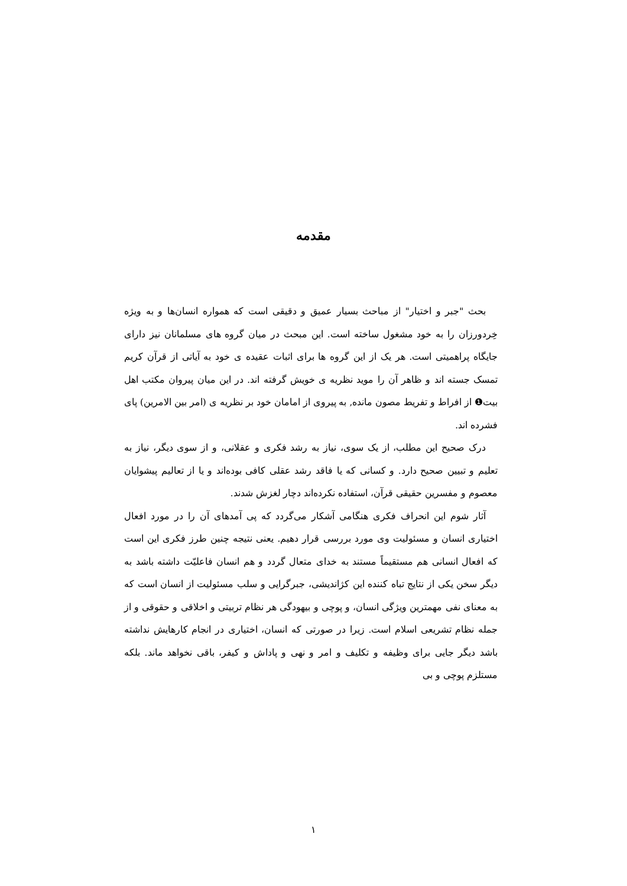مقدمه
بحث "جبر و اختیار" از مباحث بسیار عمیق و دقیقی است که همواره انسان‌ها و به ویژه خِردورزان را به خود مشغول ساخته است. این مبحث در میان گروه های مسلمانان نیز دارای جایگاه پراهمیتی است. هر یک از این گروه ها برای اثبات عقیده ی خود به آیاتی از قرآن کریم تمسک جسته اند و ظاهر آن را موید نظریه ی خویش گرفته اند. در این میان پیروان مکتب اهل بیت❶ از افراط و تفریط مصون مانده, به پیروی از امامان خود بر نظریه ی (امر بین الامرین) پای فشرده اند.
درک صحیح این مطلب، از یک سوی، نیاز به رشد فکری و عقلانی، و از سوی دیگر، نیاز به تعلیم و تبیین صحیح دارد. و کسانی که یا فاقد رشد عقلی کافی بوده‌اند و یا از تعالیم پیشوایان معصوم و مفسرین حقیقی قرآن، استفاده نکرده‌اند دچار لغزش شدند.
آثار شوم این انحراف فکری هنگامی آشکار می‌گردد که پی آمدهای آن را در مورد افعال اختیاری انسان و مسئولیت وی مورد بررسی قرار دهیم. یعنی نتیجه چنین طرز فکری این است که افعال انسانی هم مستقیماً مستند به خدای متعال گردد و هم انسان فاعلیّت داشته باشد به دیگر سخن یکی از نتایج تباه کننده این کژاندیشی، جبرگرایی و سلب مسئولیت از انسان است که به معنای نفی مهمترین ویژگی انسان، و پوچی و بیهودگی هر نظام تربیتی و اخلاقی و حقوقی و از جمله نظام تشریعی اسلام است. زیرا در صورتی که انسان، اختیاری در انجام کارهایش نداشته باشد دیگر جایی برای وظیفه و تکلیف و امر و نهی و پاداش و کیفر، باقی نخواهد ماند. بلکه مستلزم پوچی و بی
۱